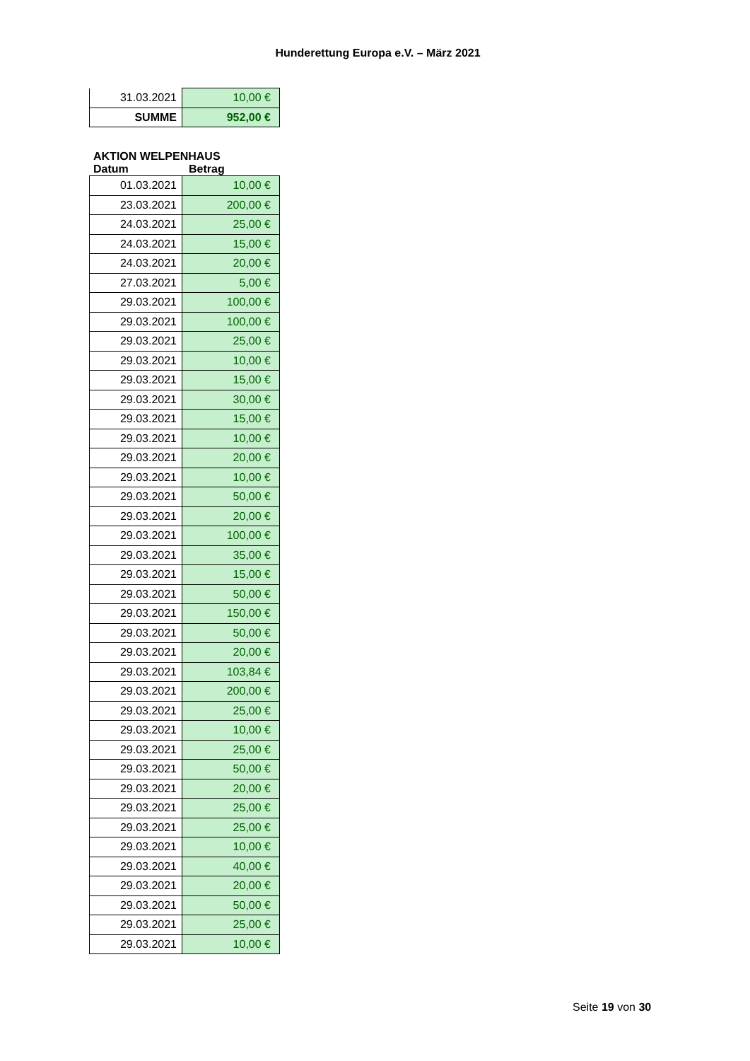Hunderettung Europa e.V. – März 2021
| 31.03.2021 | 10,00 € |
| SUMME | 952,00 € |
AKTION WELPENHAUS
Datum Betrag
| 01.03.2021 | 10,00 € |
| 23.03.2021 | 200,00 € |
| 24.03.2021 | 25,00 € |
| 24.03.2021 | 15,00 € |
| 24.03.2021 | 20,00 € |
| 27.03.2021 | 5,00 € |
| 29.03.2021 | 100,00 € |
| 29.03.2021 | 100,00 € |
| 29.03.2021 | 25,00 € |
| 29.03.2021 | 10,00 € |
| 29.03.2021 | 15,00 € |
| 29.03.2021 | 30,00 € |
| 29.03.2021 | 15,00 € |
| 29.03.2021 | 10,00 € |
| 29.03.2021 | 20,00 € |
| 29.03.2021 | 10,00 € |
| 29.03.2021 | 50,00 € |
| 29.03.2021 | 20,00 € |
| 29.03.2021 | 100,00 € |
| 29.03.2021 | 35,00 € |
| 29.03.2021 | 15,00 € |
| 29.03.2021 | 50,00 € |
| 29.03.2021 | 150,00 € |
| 29.03.2021 | 50,00 € |
| 29.03.2021 | 20,00 € |
| 29.03.2021 | 103,84 € |
| 29.03.2021 | 200,00 € |
| 29.03.2021 | 25,00 € |
| 29.03.2021 | 10,00 € |
| 29.03.2021 | 25,00 € |
| 29.03.2021 | 50,00 € |
| 29.03.2021 | 20,00 € |
| 29.03.2021 | 25,00 € |
| 29.03.2021 | 25,00 € |
| 29.03.2021 | 10,00 € |
| 29.03.2021 | 40,00 € |
| 29.03.2021 | 20,00 € |
| 29.03.2021 | 50,00 € |
| 29.03.2021 | 25,00 € |
| 29.03.2021 | 10,00 € |
Seite 19 von 30